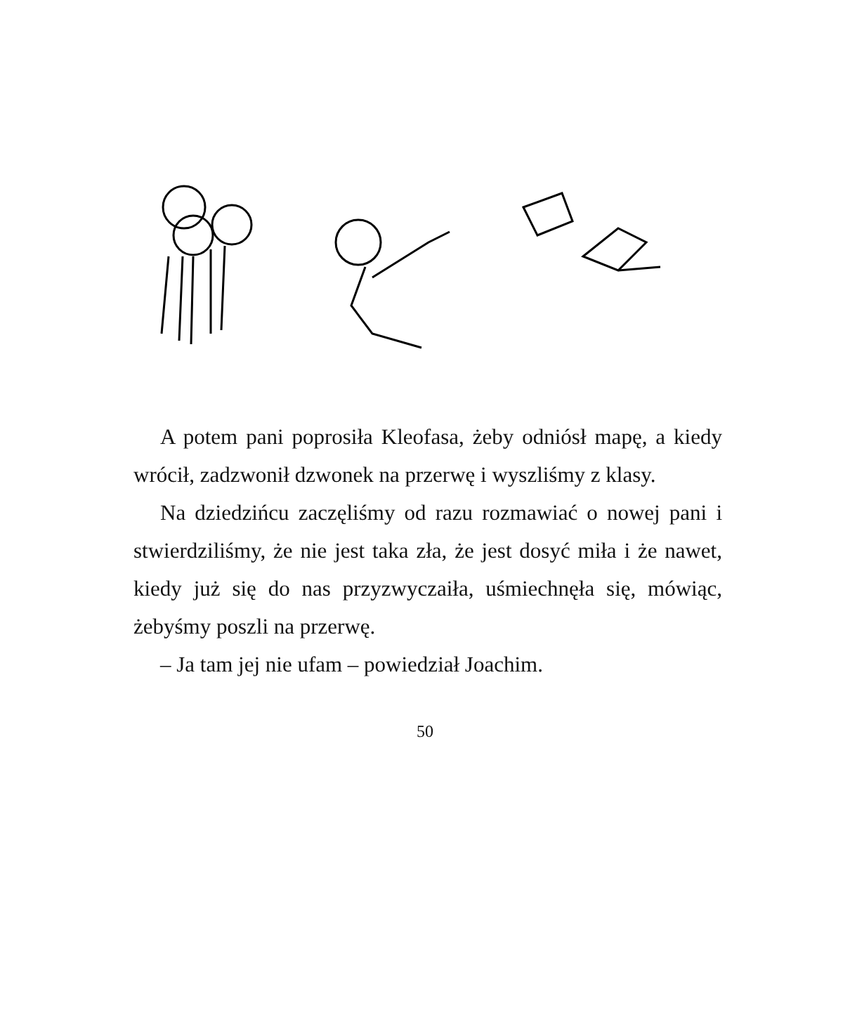A potem pani poprosiła Kleofasa, żeby odniósł mapę, a kiedy wrócił, zadzwonił dzwonek na przerwę i wyszliśmy z klasy.
Na dziedzińcu zaczęliśmy od razu rozmawiać o nowej pani i stwierdziliśmy, że nie jest taka zła, że jest dosyć miła i że nawet, kiedy już się do nas przyzwyczaiła, uśmiechnęła się, mówiąc, żebyśmy poszli na przerwę.
– Ja tam jej nie ufam – powiedział Joachim.
50